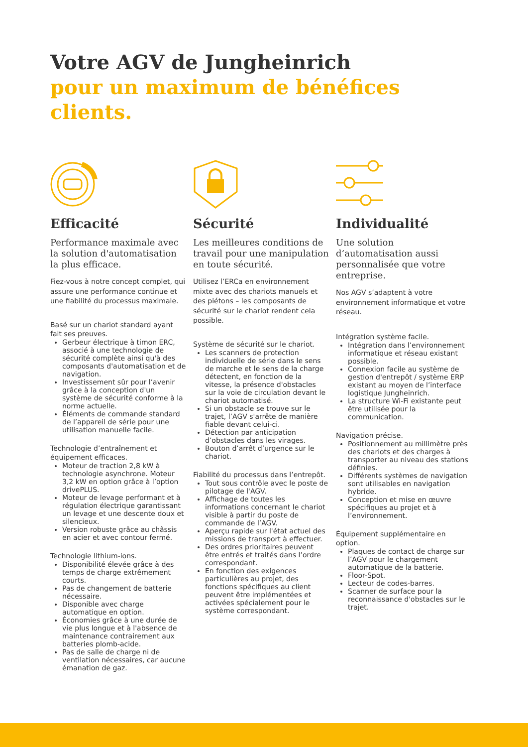Votre AGV de Jungheinrich
pour un maximum de bénéfices clients.
Efficacité
Performance maximale avec la solution d'automatisation la plus efficace.
Fiez-vous à notre concept complet, qui assure une performance continue et une fiabilité du processus maximale.
Basé sur un chariot standard ayant fait ses preuves.
Gerbeur électrique à timon ERC, associé à une technologie de sécurité complète ainsi qu'à des composants d'automatisation et de navigation.
Investissement sûr pour l’avenir grâce à la conception d'un système de sécurité conforme à la norme actuelle.
Éléments de commande standard de l’appareil de série pour une utilisation manuelle facile.
Technologie d’entraînement et équipement efficaces.
Moteur de traction 2,8 kW à technologie asynchrone. Moteur 3,2 kW en option grâce à l’option drivePLUS.
Moteur de levage performant et à régulation électrique garantissant un levage et une descente doux et silencieux.
Version robuste grâce au châssis en acier et avec contour fermé.
Technologie lithium-ions.
Disponibilité élevée grâce à des temps de charge extrêmement courts.
Pas de changement de batterie nécessaire.
Disponible avec charge automatique en option.
Économies grâce à une durée de vie plus longue et à l'absence de maintenance contrairement aux batteries plomb-acide.
Pas de salle de charge ni de ventilation nécessaires, car aucune émanation de gaz.
Sécurité
Les meilleures conditions de travail pour une manipulation en toute sécurité.
Utilisez l’ERCa en environnement mixte avec des chariots manuels et des piétons – les composants de sécurité sur le chariot rendent cela possible.
Système de sécurité sur le chariot.
Les scanners de protection individuelle de série dans le sens de marche et le sens de la charge détectent, en fonction de la vitesse, la présence d'obstacles sur la voie de circulation devant le chariot automatisé.
Si un obstacle se trouve sur le trajet, l’AGV s'arrête de manière fiable devant celui-ci.
Détection par anticipation d’obstacles dans les virages.
Bouton d’arrêt d’urgence sur le chariot.
Fiabilité du processus dans l’entrepôt.
Tout sous contrôle avec le poste de pilotage de l'AGV.
Affichage de toutes les informations concernant le chariot visible à partir du poste de commande de l’AGV.
Aperçu rapide sur l'état actuel des missions de transport à effectuer.
Des ordres prioritaires peuvent être entrés et traités dans l’ordre correspondant.
En fonction des exigences particulières au projet, des fonctions spécifiques au client peuvent être implémentées et activées spécialement pour le système correspondant.
Individualité
Une solution d’automatisation aussi personnalisée que votre entreprise.
Nos AGV s’adaptent à votre environnement informatique et votre réseau.
Intégration système facile.
Intégration dans l’environnement informatique et réseau existant possible.
Connexion facile au système de gestion d'entrepôt / système ERP existant au moyen de l’interface logistique Jungheinrich.
La structure Wi-Fi existante peut être utilisée pour la communication.
Navigation précise.
Positionnement au millimètre près des chariots et des charges à transporter au niveau des stations définies.
Différents systèmes de navigation sont utilisables en navigation hybride.
Conception et mise en œuvre spécifiques au projet et à l’environnement.
Équipement supplémentaire en option.
Plaques de contact de charge sur l’AGV pour le chargement automatique de la batterie.
Floor-Spot.
Lecteur de codes-barres.
Scanner de surface pour la reconnaissance d'obstacles sur le trajet.